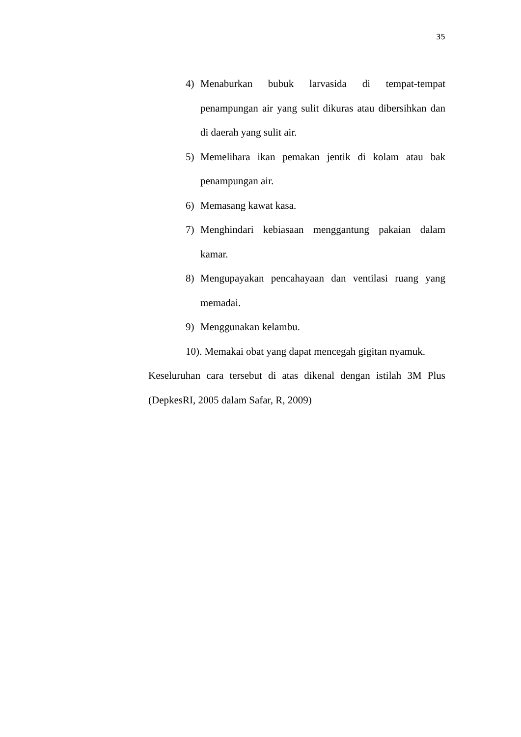35
4) Menaburkan bubuk larvasida di tempat-tempat penampungan air yang sulit dikuras atau dibersihkan dan di daerah yang sulit air.
5) Memelihara ikan pemakan jentik di kolam atau bak penampungan air.
6) Memasang kawat kasa.
7) Menghindari kebiasaan menggantung pakaian dalam kamar.
8) Mengupayakan pencahayaan dan ventilasi ruang yang memadai.
9) Menggunakan kelambu.
10). Memakai obat yang dapat mencegah gigitan nyamuk.
Keseluruhan cara tersebut di atas dikenal dengan istilah 3M Plus (DepkesRI, 2005 dalam Safar, R, 2009)